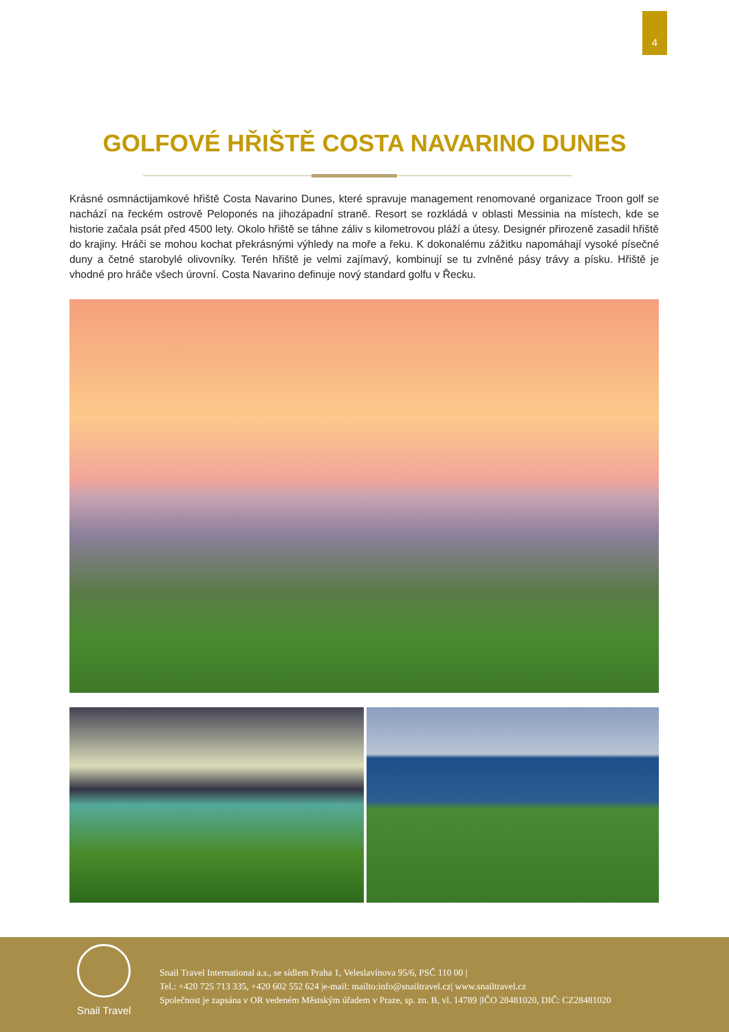4
GOLFOVÉ HŘIŠTĚ COSTA NAVARINO DUNES
Krásné osmnáctijamkové hřiště Costa Navarino Dunes, které spravuje management renomované organizace Troon golf se nachází na řeckém ostrově Peloponés na jihozápadní straně. Resort se rozkládá v oblasti Messinia na místech, kde se historie začala psát před 4500 lety. Okolo hřiště se táhne záliv s kilometrovou pláží a útesy. Designér přirozeně zasadil hřiště do krajiny. Hráči se mohou kochat překrásnými výhledy na moře a řeku. K dokonalému zážitku napomáhají vysoké písečné duny a četné starobylé olivovníky. Terén hřiště je velmi zajímavý, kombinují se tu zvlněné pásy trávy a písku. Hřiště je vhodné pro hráče všech úrovní. Costa Navarino definuje nový standard golfu v Řecku.
Snail Travel
Snail Travel International a.s., se sídlem Praha 1, Veleslavínova 95/6, PSČ 110 00 |
Tel.: +420 725 713 335, +420 602 552 624 |e-mail: mailto:info@snailtravel.cz| www.snailtravel.cz
Společnost je zapsána v OR vedeném Městským úřadem v Praze, sp. zn. B, vl. 14789 |IČO 28481020, DIČ: CZ28481020